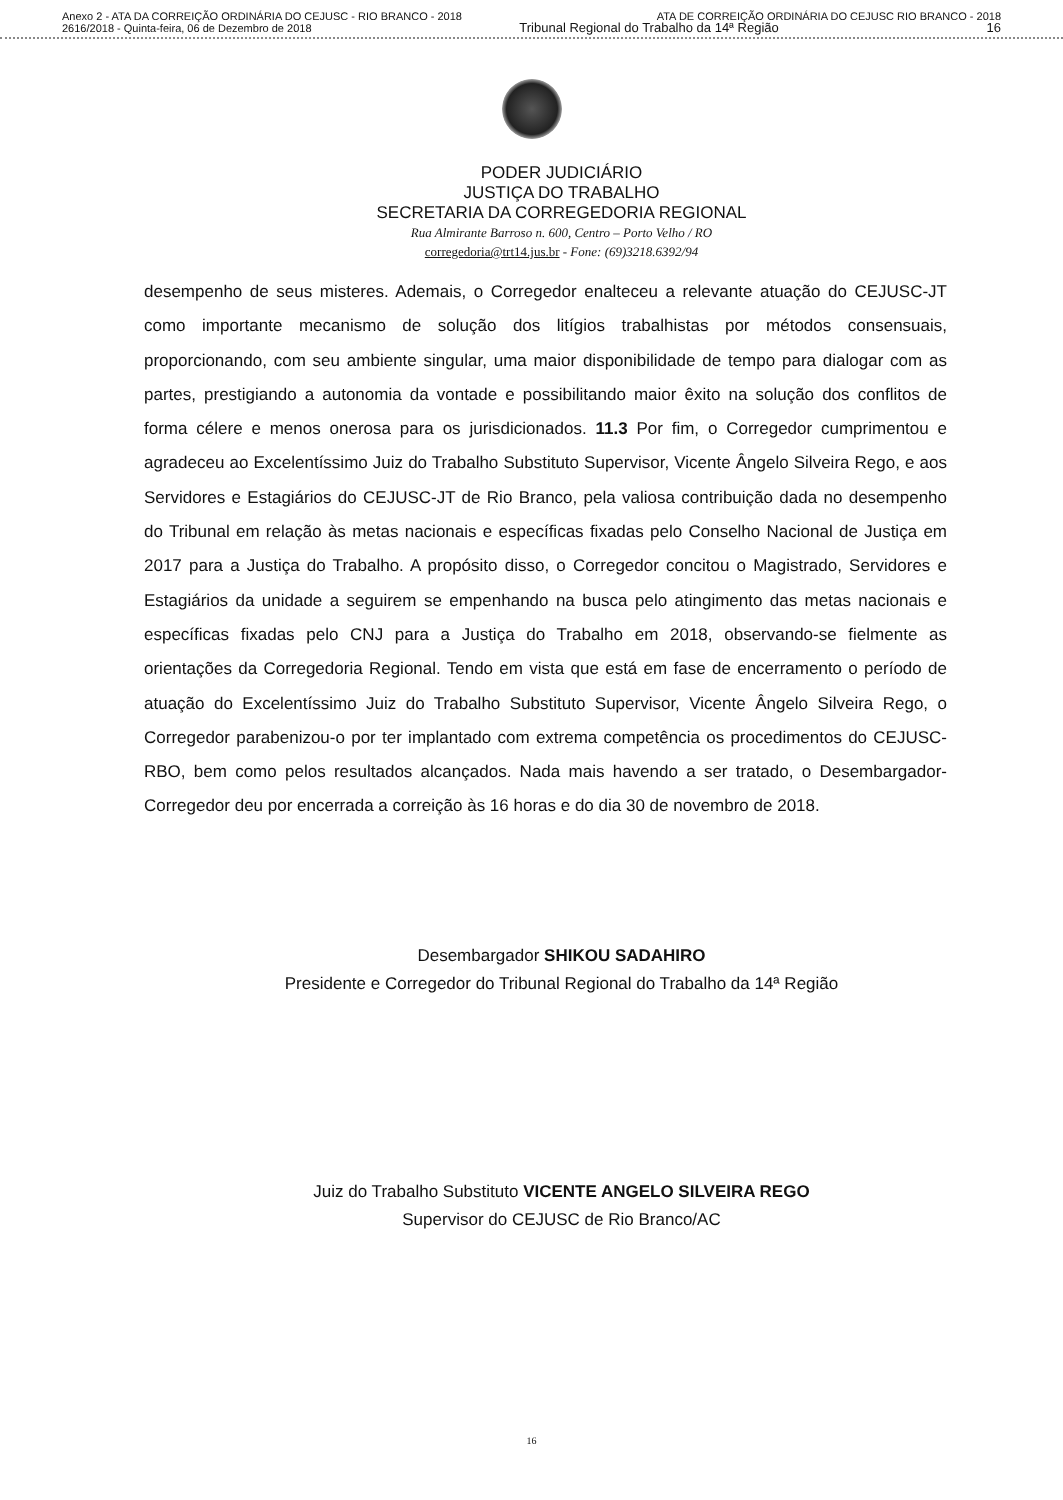Anexo 2 - ATA DA CORREIÇÃO ORDINÁRIA DO CEJUSC - RIO BRANCO - 2018 ATA DE CORREIÇÃO ORDINÁRIA DO CEJUSC RIO BRANCO - 2018
2616/2018 - Quinta-feira, 06 de Dezembro de 2018 Tribunal Regional do Trabalho da 14ª Região 16
PODER JUDICIÁRIO
JUSTIÇA DO TRABALHO
SECRETARIA DA CORREGEDORIA REGIONAL
Rua Almirante Barroso n. 600, Centro – Porto Velho / RO
corregedoria@trt14.jus.br - Fone: (69)3218.6392/94
desempenho de seus misteres. Ademais, o Corregedor enalteceu a relevante atuação do CEJUSC-JT como importante mecanismo de solução dos litígios trabalhistas por métodos consensuais, proporcionando, com seu ambiente singular, uma maior disponibilidade de tempo para dialogar com as partes, prestigiando a autonomia da vontade e possibilitando maior êxito na solução dos conflitos de forma célere e menos onerosa para os jurisdicionados. 11.3 Por fim, o Corregedor cumprimentou e agradeceu ao Excelentíssimo Juiz do Trabalho Substituto Supervisor, Vicente Ângelo Silveira Rego, e aos Servidores e Estagiários do CEJUSC-JT de Rio Branco, pela valiosa contribuição dada no desempenho do Tribunal em relação às metas nacionais e específicas fixadas pelo Conselho Nacional de Justiça em 2017 para a Justiça do Trabalho. A propósito disso, o Corregedor concitou o Magistrado, Servidores e Estagiários da unidade a seguirem se empenhando na busca pelo atingimento das metas nacionais e específicas fixadas pelo CNJ para a Justiça do Trabalho em 2018, observando-se fielmente as orientações da Corregedoria Regional. Tendo em vista que está em fase de encerramento o período de atuação do Excelentíssimo Juiz do Trabalho Substituto Supervisor, Vicente Ângelo Silveira Rego, o Corregedor parabenizou-o por ter implantado com extrema competência os procedimentos do CEJUSC-RBO, bem como pelos resultados alcançados. Nada mais havendo a ser tratado, o Desembargador-Corregedor deu por encerrada a correição às 16 horas e do dia 30 de novembro de 2018.
Desembargador SHIKOU SADAHIRO
Presidente e Corregedor do Tribunal Regional do Trabalho da 14ª Região
Juiz do Trabalho Substituto VICENTE ANGELO SILVEIRA REGO
Supervisor do CEJUSC de Rio Branco/AC
16